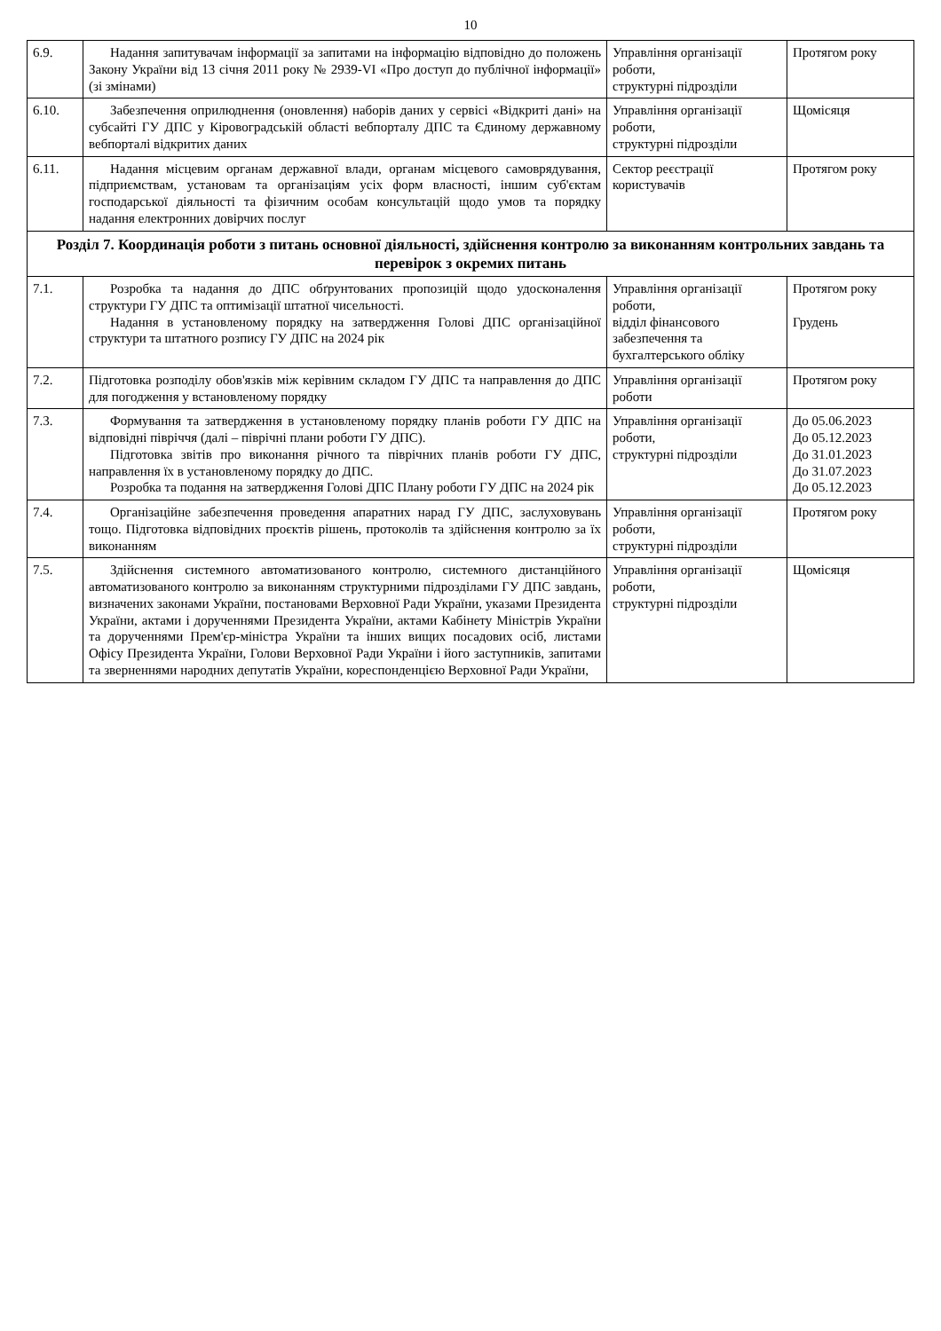10
| 6.9. | Надання запитувачам інформації за запитами на інформацію відповідно до положень Закону України від 13 січня 2011 року № 2939-VI «Про доступ до публічної інформації» (зі змінами) | Управління організації роботи, структурні підрозділи | Протягом року |
| 6.10. | Забезпечення оприлюднення (оновлення) наборів даних у сервісі «Відкриті дані» на субсайті ГУ ДПС у Кіровоградській області вебпорталу ДПС та Єдиному державному вебпорталі відкритих даних | Управління організації роботи, структурні підрозділи | Щомісяця |
| 6.11. | Надання місцевим органам державної влади, органам місцевого самоврядування, підприємствам, установам та організаціям усіх форм власності, іншим суб'єктам господарської діяльності та фізичним особам консультацій щодо умов та порядку надання електронних довірчих послуг | Сектор реєстрації користувачів | Протягом року |
| Розділ 7. Координація роботи з питань основної діяльності, здійснення контролю за виконанням контрольних завдань та перевірок з окремих питань | | | |
| 7.1. | Розробка та надання до ДПС обґрунтованих пропозицій щодо удосконалення структури ГУ ДПС та оптимізації штатної чисельності. Надання в установленому порядку на затвердження Голові ДПС організаційної структури та штатного розпису ГУ ДПС на 2024 рік | Управління організації роботи, відділ фінансового забезпечення та бухгалтерського обліку | Протягом року Грудень |
| 7.2. | Підготовка розподілу обов'язків між керівним складом ГУ ДПС та направлення до ДПС для погодження у встановленому порядку | Управління організації роботи | Протягом року |
| 7.3. | Формування та затвердження в установленому порядку планів роботи ГУ ДПС на відповідні півріччя (далі – піврічні плани роботи ГУ ДПС). Підготовка звітів про виконання річного та піврічних планів роботи ГУ ДПС, направлення їх в установленому порядку до ДПС. Розробка та подання на затвердження Голові ДПС Плану роботи ГУ ДПС на 2024 рік | Управління організації роботи, структурні підрозділи | До 05.06.2023 До 05.12.2023 До 31.01.2023 До 31.07.2023 До 05.12.2023 |
| 7.4. | Організаційне забезпечення проведення апаратних нарад ГУ ДПС, заслуховувань тощо. Підготовка відповідних проєктів рішень, протоколів та здійснення контролю за їх виконанням | Управління організації роботи, структурні підрозділи | Протягом року |
| 7.5. | Здійснення системного автоматизованого контролю, системного дистанційного автоматизованого контролю за виконанням структурними підрозділами ГУ ДПС завдань, визначених законами України, постановами Верховної Ради України, указами Президента України, актами і дорученнями Президента України, актами Кабінету Міністрів України та дорученнями Прем'єр-міністра України та інших вищих посадових осіб, листами Офісу Президента України, Голови Верховної Ради України і його заступників, запитами та зверненнями народних депутатів України, кореспонденцією Верховної Ради України, | Управління організації роботи, структурні підрозділи | Щомісяця |